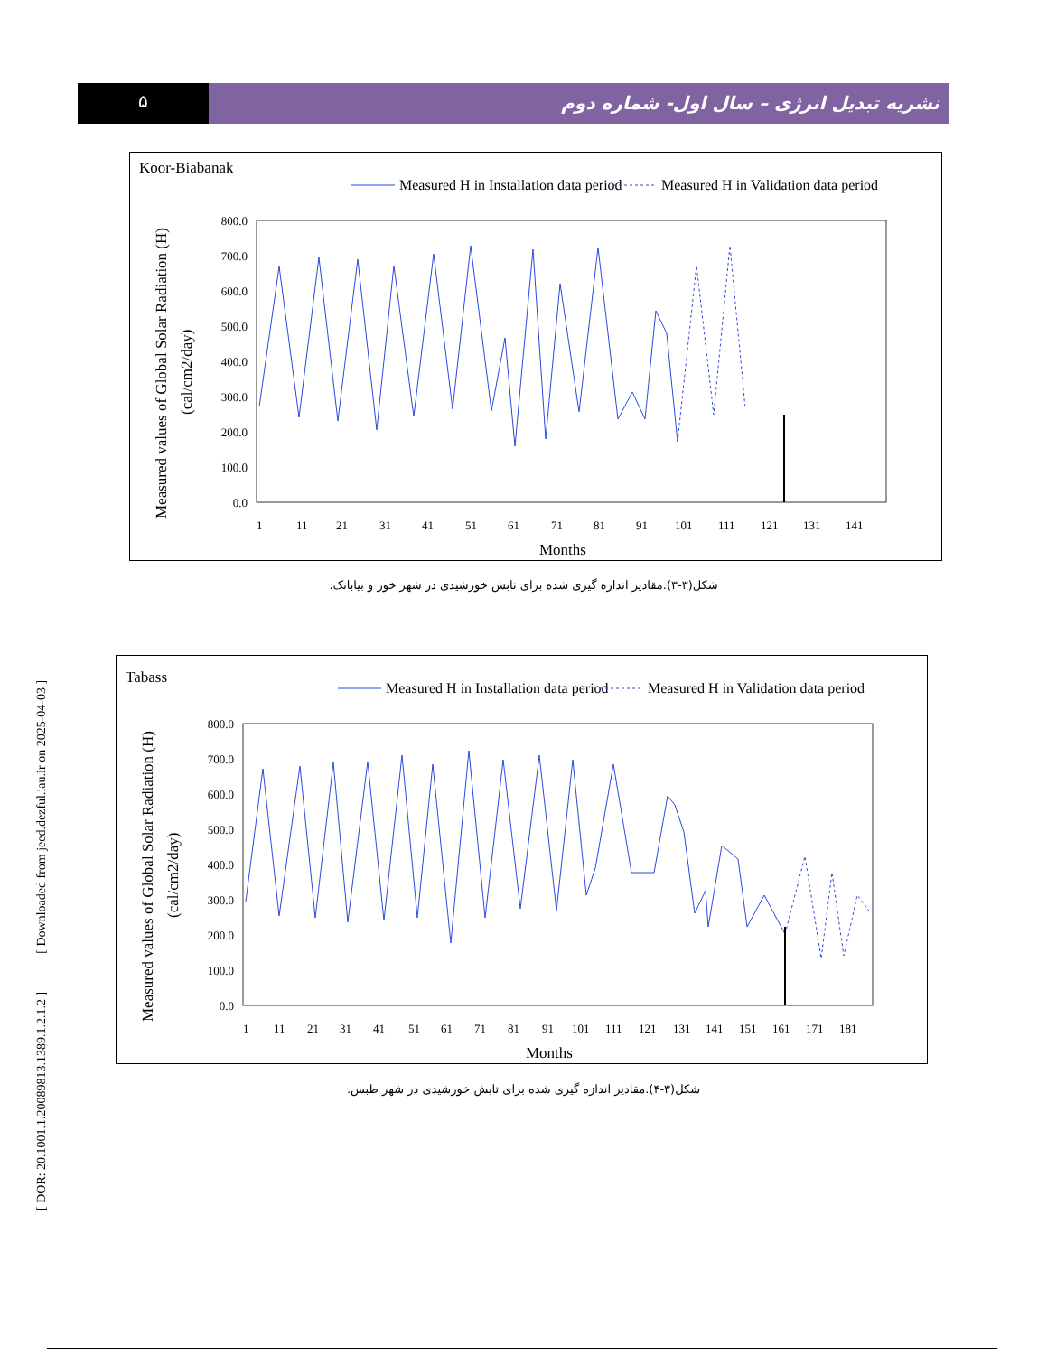۵
نشریه تبدیل انرژی – سال اول- شماره دوم
[ DOR: 20.1001.1.20089813.1389.1.2.1.2 ] [ Downloaded from jeed.dezful.iau.ir on 2025-04-03 ]
Koor-Biabanak
Measured H in Installation data period
Measured H in Validation data period
Measured values of Global Solar Radiation (H)
(cal/cm2/day)
800.0
700.0
600.0
500.0
400.0
300.0
200.0
100.0
0.0
1
11
21
31
41
51
61
71
81
91
101
111
121
131
141
Months
شکل(۳-۳).مقادیر اندازه گیری شده برای تابش خورشیدی در شهر خور و بیابانک.
Tabass
Measured H in Installation data period
Measured H in Validation data period
Measured values of Global Solar Radiation (H)
(cal/cm2/day)
800.0
700.0
600.0
500.0
400.0
300.0
200.0
100.0
0.0
1
11
21
31
41
51
61
71
81
91
101
111
121
131
141
151
161
171
181
Months
شکل(۳-۴).مقادیر اندازه گیری شده برای تابش خورشیدی در شهر طبس.